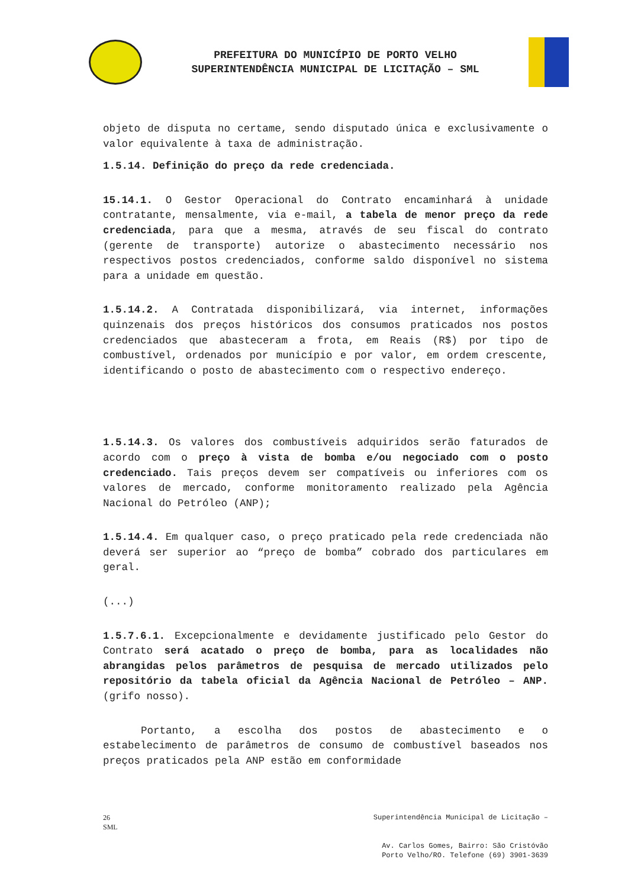PREFEITURA DO MUNICÍPIO DE PORTO VELHO
SUPERINTENDÊNCIA MUNICIPAL DE LICITAÇÃO – SML
objeto de disputa no certame, sendo disputado única e exclusivamente o valor equivalente à taxa de administração.
1.5.14. Definição do preço da rede credenciada.
15.14.1. O Gestor Operacional do Contrato encaminhará à unidade contratante, mensalmente, via e-mail, a tabela de menor preço da rede credenciada, para que a mesma, através de seu fiscal do contrato (gerente de transporte) autorize o abastecimento necessário nos respectivos postos credenciados, conforme saldo disponível no sistema para a unidade em questão.
1.5.14.2. A Contratada disponibilizará, via internet, informações quinzenais dos preços históricos dos consumos praticados nos postos credenciados que abasteceram a frota, em Reais (R$) por tipo de combustível, ordenados por município e por valor, em ordem crescente, identificando o posto de abastecimento com o respectivo endereço.
1.5.14.3. Os valores dos combustíveis adquiridos serão faturados de acordo com o preço à vista de bomba e/ou negociado com o posto credenciado. Tais preços devem ser compatíveis ou inferiores com os valores de mercado, conforme monitoramento realizado pela Agência Nacional do Petróleo (ANP);
1.5.14.4. Em qualquer caso, o preço praticado pela rede credenciada não deverá ser superior ao “preço de bomba” cobrado dos particulares em geral.
(...)
1.5.7.6.1. Excepcionalmente e devidamente justificado pelo Gestor do Contrato será acatado o preço de bomba, para as localidades não abrangidas pelos parâmetros de pesquisa de mercado utilizados pelo repositório da tabela oficial da Agência Nacional de Petróleo – ANP. (grifo nosso).
Portanto, a escolha dos postos de abastecimento e o estabelecimento de parâmetros de consumo de combustível baseados nos preços praticados pela ANP estão em conformidade
26
SML
Superintendência Municipal de Licitação –
Av. Carlos Gomes, Bairro: São Cristóvão
Porto Velho/RO. Telefone (69) 3901-3639